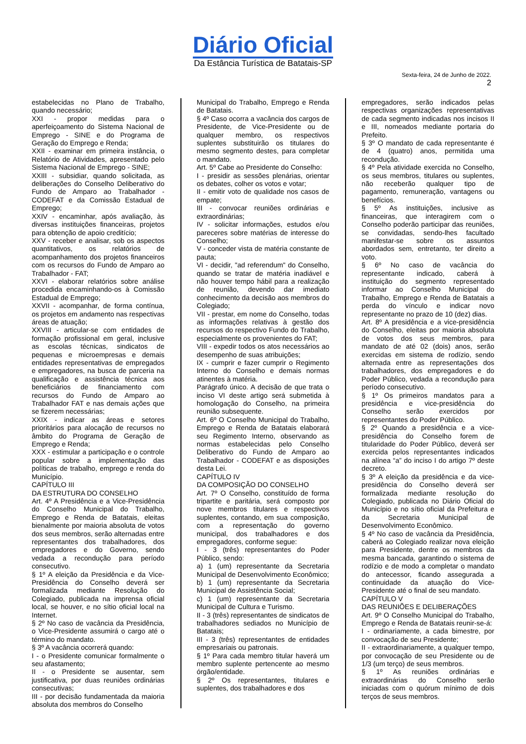Diário Oficial
Da Estância Turística de Batatais-SP
Sexta-feira, 24 de Junho de 2022.
2
estabelecidas no Plano de Trabalho, quando necessário;
XXI - propor medidas para o aperfeiçoamento do Sistema Nacional de Emprego - SINE e do Programa de Geração do Emprego e Renda;
XXII - examinar em primeira instância, o Relatório de Atividades, apresentado pelo Sistema Nacional de Emprego - SINE;
XXIII - subsidiar, quando solicitada, as deliberações do Conselho Deliberativo do Fundo de Amparo ao Trabalhador - CODEFAT e da Comissão Estadual de Emprego;
XXIV - encaminhar, após avaliação, às diversas instituições financeiras, projetos para obtenção de apoio creditício;
XXV - receber e analisar, sob os aspectos quantitativos, os relatórios de acompanhamento dos projetos financeiros com os recursos do Fundo de Amparo ao Trabalhador - FAT;
XXVI - elaborar relatórios sobre análise procedida encaminhando-os à Comissão Estadual de Emprego;
XXVII - acompanhar, de forma contínua, os projetos em andamento nas respectivas áreas de atuação;
XXVIII - articular-se com entidades de formação profissional em geral, inclusive as escolas técnicas, sindicatos de pequenas e microempresas e demais entidades representativas de empregados e empregadores, na busca de parceria na qualificação e assistência técnica aos beneficiários de financiamento com recursos do Fundo de Amparo ao Trabalhador FAT e nas demais ações que se fizerem necessárias;
XXIX - indicar as áreas e setores prioritários para alocação de recursos no âmbito do Programa de Geração de Emprego e Renda;
XXX - estimular a participação e o controle popular sobre a implementação das políticas de trabalho, emprego e renda do Município.
CAPÍTULO III
DA ESTRUTURA DO CONSELHO
Art. 4º A Presidência e a Vice-Presidência do Conselho Municipal do Trabalho, Emprego e Renda de Batatais, eleitas bienalmente por maioria absoluta de votos dos seus membros, serão alternadas entre representantes dos trabalhadores, dos empregadores e do Governo, sendo vedada a recondução para período consecutivo.
§ 1º A eleição da Presidência e da Vice-Presidência do Conselho deverá ser formalizada mediante Resolução do Colegiado, publicada na imprensa oficial local, se houver, e no sítio oficial local na Internet.
§ 2º No caso de vacância da Presidência, o Vice-Presidente assumirá o cargo até o término do mandato.
§ 3º A vacância ocorrerá quando:
I - o Presidente comunicar formalmente o seu afastamento;
II - o Presidente se ausentar, sem justificativa, por duas reuniões ordinárias consecutivas;
III - por decisão fundamentada da maioria absoluta dos membros do Conselho
Municipal do Trabalho, Emprego e Renda de Batatais.
§ 4º Caso ocorra a vacância dos cargos de Presidente, de Vice-Presidente ou de qualquer membro, os respectivos suplentes substituirão os titulares do mesmo segmento destes, para completar o mandato.
Art. 5º Cabe ao Presidente do Conselho:
I - presidir as sessões plenárias, orientar os debates, colher os votos e votar;
II - emitir voto de qualidade nos casos de empate;
III - convocar reuniões ordinárias e extraordinárias;
IV - solicitar informações, estudos e/ou pareceres sobre matérias de interesse do Conselho;
V - conceder vista de matéria constante de pauta;
VI - decidir, "ad referendum" do Conselho, quando se tratar de matéria inadiável e não houver tempo hábil para a realização de reunião, devendo dar imediato conhecimento da decisão aos membros do Colegiado;
VII - prestar, em nome do Conselho, todas as informações relativas à gestão dos recursos do respectivo Fundo do Trabalho, especialmente os provenientes do FAT;
VIII - expedir todos os atos necessários ao desempenho de suas atribuições;
IX - cumprir e fazer cumprir o Regimento Interno do Conselho e demais normas atinentes à matéria.
Parágrafo único. A decisão de que trata o inciso VI deste artigo será submetida à homologação do Conselho, na primeira reunião subsequente.
Art. 6º O Conselho Municipal do Trabalho, Emprego e Renda de Batatais elaborará seu Regimento Interno, observando as normas estabelecidas pelo Conselho Deliberativo do Fundo de Amparo ao Trabalhador - CODEFAT e as disposições desta Lei.
CAPÍTULO IV
DA COMPOSIÇÃO DO CONSELHO
Art. 7º O Conselho, constituído de forma tripartite e paritária, será composto por nove membros titulares e respectivos suplentes, contando, em sua composição, com a representação do governo municipal, dos trabalhadores e dos empregadores, conforme segue:
I - 3 (três) representantes do Poder Público, sendo:
a) 1 (um) representante da Secretaria Municipal de Desenvolvimento Econômico;
b) 1 (um) representante da Secretaria Municipal de Assistência Social;
c) 1 (um) representante da Secretaria Municipal de Cultura e Turismo.
II - 3 (três) representantes de sindicatos de trabalhadores sediados no Município de Batatais;
III - 3 (três) representantes de entidades empresariais ou patronais.
§ 1º Para cada membro titular haverá um membro suplente pertencente ao mesmo órgão/entidade.
§ 2º Os representantes, titulares e suplentes, dos trabalhadores e dos
empregadores, serão indicados pelas respectivas organizações representativas de cada segmento indicadas nos incisos II e III, nomeados mediante portaria do Prefeito.
§ 3º O mandato de cada representante é de 4 (quatro) anos, permitida uma recondução.
§ 4º Pela atividade exercida no Conselho, os seus membros, titulares ou suplentes, não receberão qualquer tipo de pagamento, remuneração, vantagens ou benefícios.
§ 5º As instituições, inclusive as financeiras, que interagirem com o Conselho poderão participar das reuniões, se convidadas, sendo-lhes facultado manifestar-se sobre os assuntos abordados sem, entretanto, ter direito a voto.
§ 6º No caso de vacância do representante indicado, caberá à instituição do segmento representado informar ao Conselho Municipal do Trabalho, Emprego e Renda de Batatais a perda do vínculo e indicar novo representante no prazo de 10 (dez) dias.
Art. 8º A presidência e a vice-presidência do Conselho, eleitas por maioria absoluta de votos dos seus membros, para mandato de até 02 (dois) anos, serão exercidas em sistema de rodízio, sendo alternada entre as representações dos trabalhadores, dos empregadores e do Poder Público, vedada a recondução para período consecutivo.
§ 1º Os primeiros mandatos para a presidência e vice-presidência do Conselho serão exercidos por representantes do Poder Público.
§ 2º Quando a presidência e a vice-presidência do Conselho forem de titularidade do Poder Público, deverá ser exercida pelos representantes indicados na alínea “a” do inciso I do artigo 7º deste decreto.
§ 3º A eleição da presidência e da vice-presidência do Conselho deverá ser formalizada mediante resolução do Colegiado, publicada no Diário Oficial do Município e no sítio oficial da Prefeitura e da Secretaria Municipal de Desenvolvimento Econômico.
§ 4º No caso de vacância da Presidência, caberá ao Colegiado realizar nova eleição para Presidente, dentre os membros da mesma bancada, garantindo o sistema de rodízio e de modo a completar o mandato do antecessor, ficando assegurada a continuidade da atuação do Vice-Presidente até o final de seu mandato.
CAPÍTULO V
DAS REUNIÕES E DELIBERAÇÕES
Art. 9º O Conselho Municipal do Trabalho, Emprego e Renda de Batatais reunir-se-á:
I - ordinariamente, a cada bimestre, por convocação de seu Presidente;
II - extraordinariamente, a qualquer tempo, por convocação de seu Presidente ou de 1/3 (um terço) de seus membros.
§ 1º As reuniões ordinárias e extraordinárias do Conselho serão iniciadas com o quórum mínimo de dois terços de seus membros.